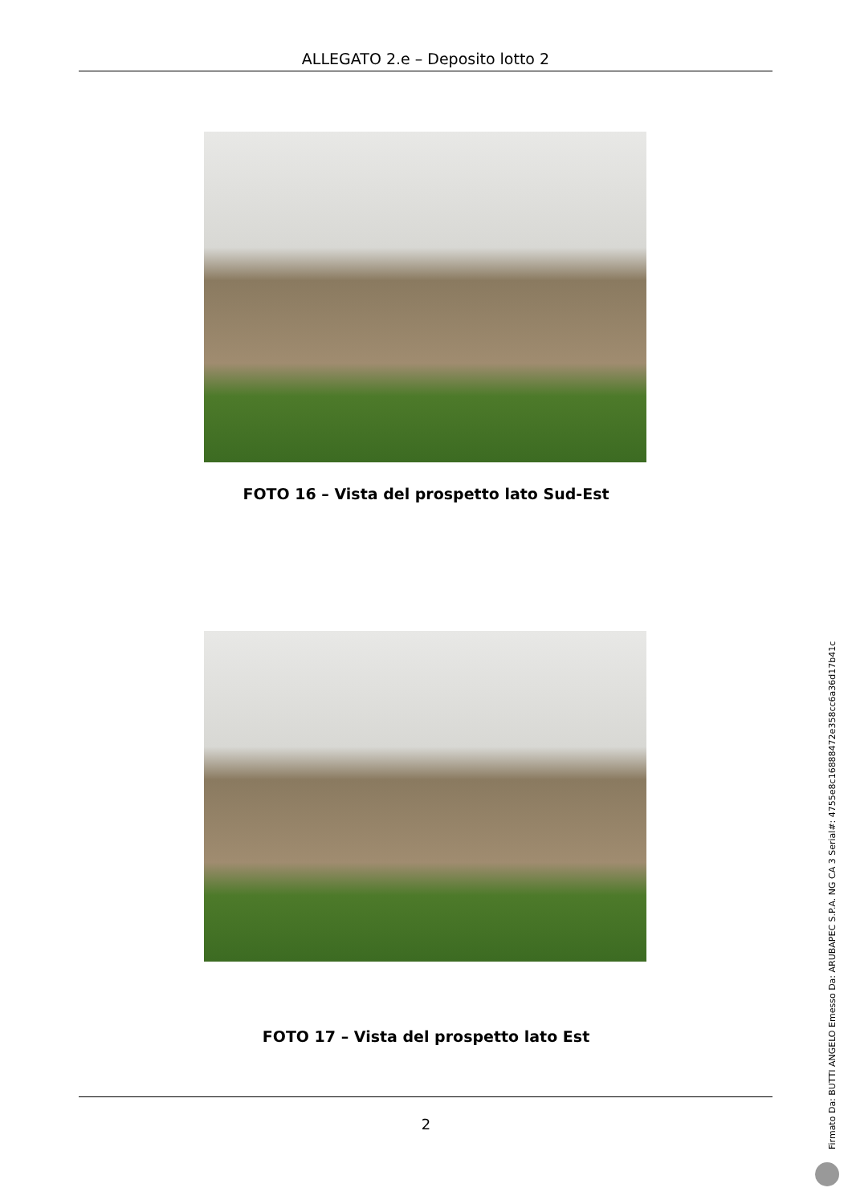ALLEGATO 2.e – Deposito lotto 2
FOTO 16 – Vista del prospetto lato Sud-Est
FOTO 17 – Vista del prospetto lato Est
2
Firmato Da: BUTTI ANGELO Emesso Da: ARUBAPEC S.P.A. NG CA 3 Serial#: 4755e8c16888472e358cc6a36d17b41c